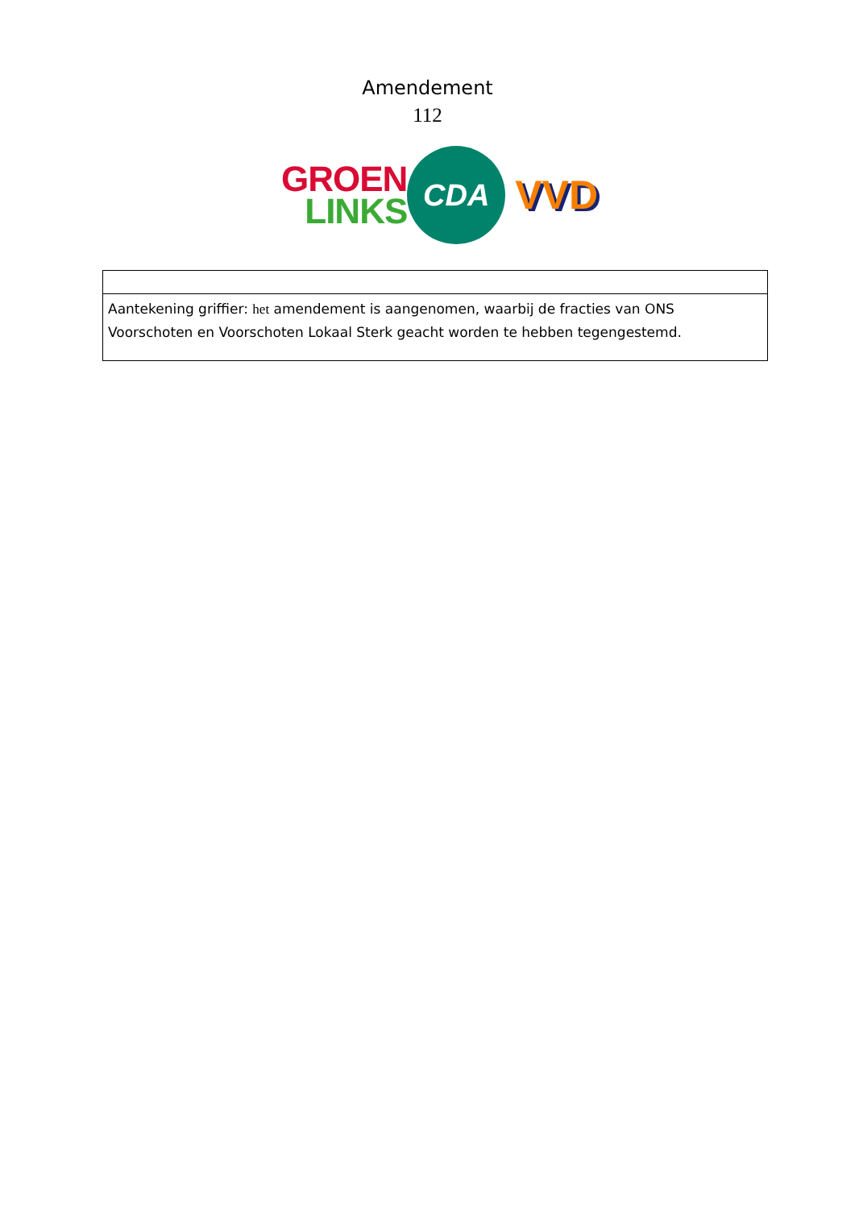Amendement
112
GROEN
LINKS
CDA
VVD
| Aantekening griffier: het amendement is aangenomen, waarbij de fracties van ONS Voorschoten en Voorschoten Lokaal Sterk geacht worden te hebben tegengestemd. |